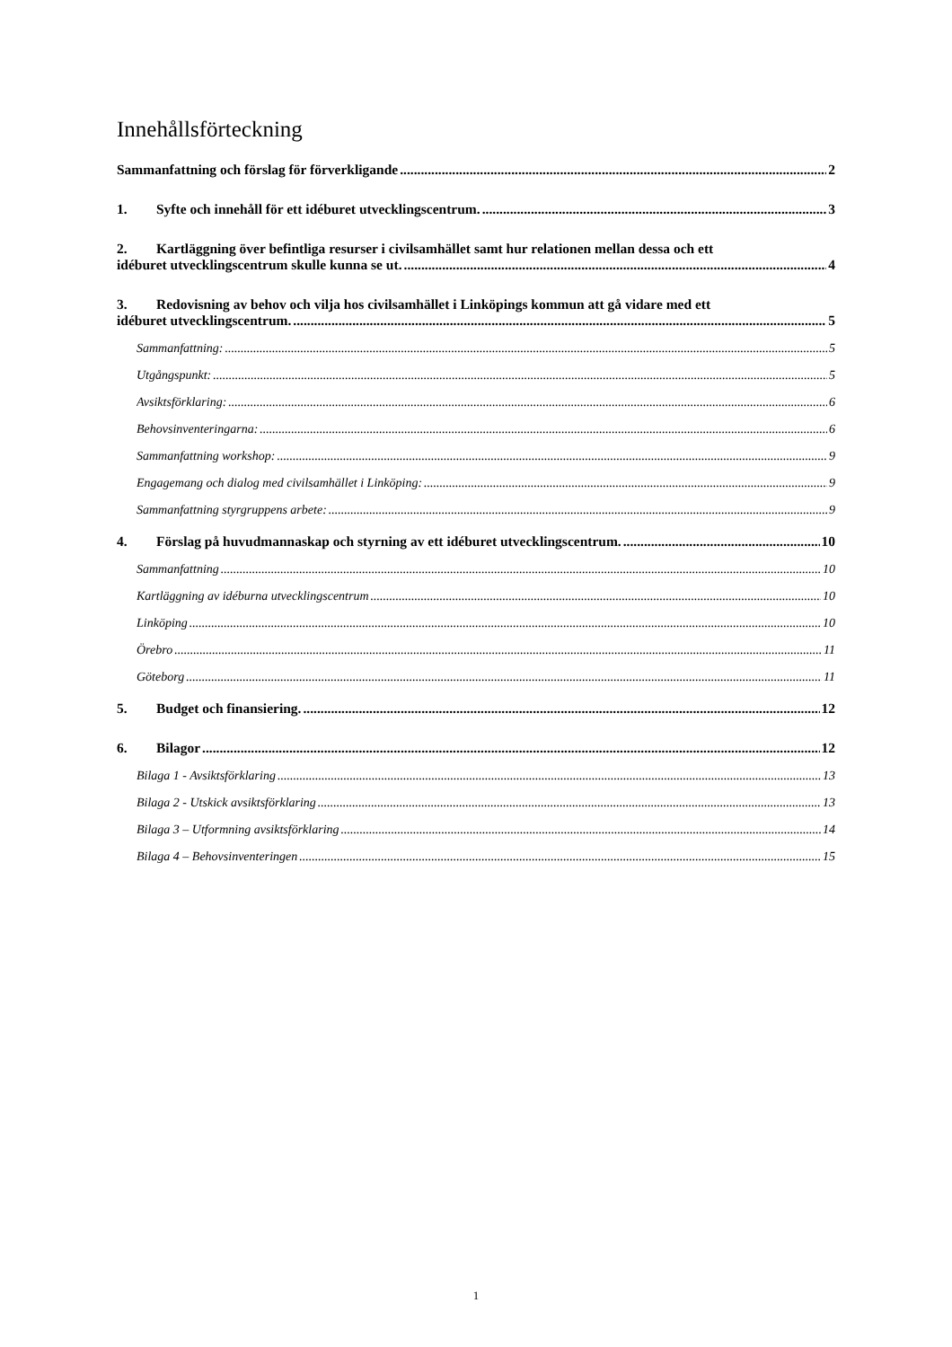Innehållsförteckning
Sammanfattning och förslag för förverkligande 2
1. Syfte och innehåll för ett idéburet utvecklingscentrum. 3
2. Kartläggning över befintliga resurser i civilsamhället samt hur relationen mellan dessa och ett
idéburet utvecklingscentrum skulle kunna se ut. 4
3. Redovisning av behov och vilja hos civilsamhället i Linköpings kommun att gå vidare med ett
idéburet utvecklingscentrum. 5
Sammanfattning: 5
Utgångspunkt: 5
Avsiktsförklaring: 6
Behovsinventeringarna: 6
Sammanfattning workshop: 9
Engagemang och dialog med civilsamhället i Linköping: 9
Sammanfattning styrgruppens arbete: 9
4. Förslag på huvudmannaskap och styrning av ett idéburet utvecklingscentrum. 10
Sammanfattning 10
Kartläggning av idéburna utvecklingscentrum 10
Linköping 10
Örebro 11
Göteborg 11
5. Budget och finansiering. 12
6. Bilagor 12
Bilaga 1 - Avsiktsförklaring 13
Bilaga 2 - Utskick avsiktsförklaring 13
Bilaga 3 – Utformning avsiktsförklaring 14
Bilaga 4 – Behovsinventeringen 15
1